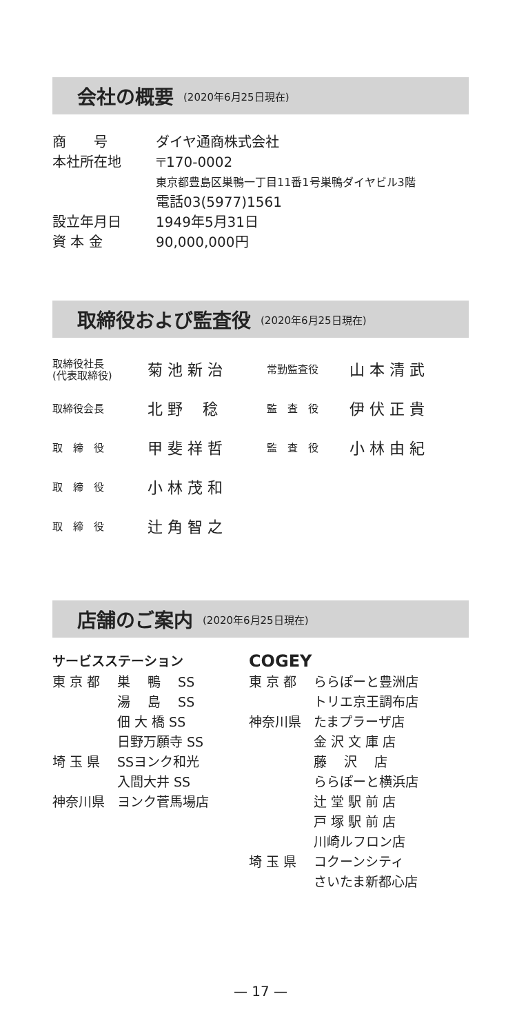会社の概要 (2020年6月25日現在)
| 商 号 | ダイヤ通商株式会社 |
| 本社所在地 | 〒170-0002 |
| | 東京都豊島区巣鴨一丁目11番1号巣鴨ダイヤビル3階 |
| | 電話03(5977)1561 |
| 設立年月日 | 1949年5月31日 |
| 資 本 金 | 90,000,000円 |
取締役および監査役 (2020年6月25日現在)
| 取締役社長 (代表取締役) | 菊 池 新 治 | 常勤監査役 | 山 本 清 武 |
| 取締役会長 | 北 野 稔 | 監 査 役 | 伊 伏 正 貴 |
| 取 締 役 | 甲 斐 祥 哲 | 監 査 役 | 小 林 由 紀 |
| 取 締 役 | 小 林 茂 和 | | |
| 取 締 役 | 辻 角 智 之 | | |
店舗のご案内 (2020年6月25日現在)
サービスステーション
| 東 京 都 | 巣 鴨 SS |
| | 湯 島 SS |
| | 佃 大 橋 SS |
| | 日野万願寺 SS |
| 埼 玉 県 | SSヨンク和光 |
| | 入間大井 SS |
| 神奈川県 | ヨンク菅馬場店 |
COGEY
| 東 京 都 | ららぽーと豊洲店 |
| | トリエ京王調布店 |
| 神奈川県 | たまプラーザ店 |
| | 金 沢 文 庫 店 |
| | 藤 沢 店 |
| | ららぽーと横浜店 |
| | 辻 堂 駅 前 店 |
| | 戸 塚 駅 前 店 |
| | 川崎ルフロン店 |
| 埼 玉 県 | コクーンシティ |
| | さいたま新都心店 |
— 17 —